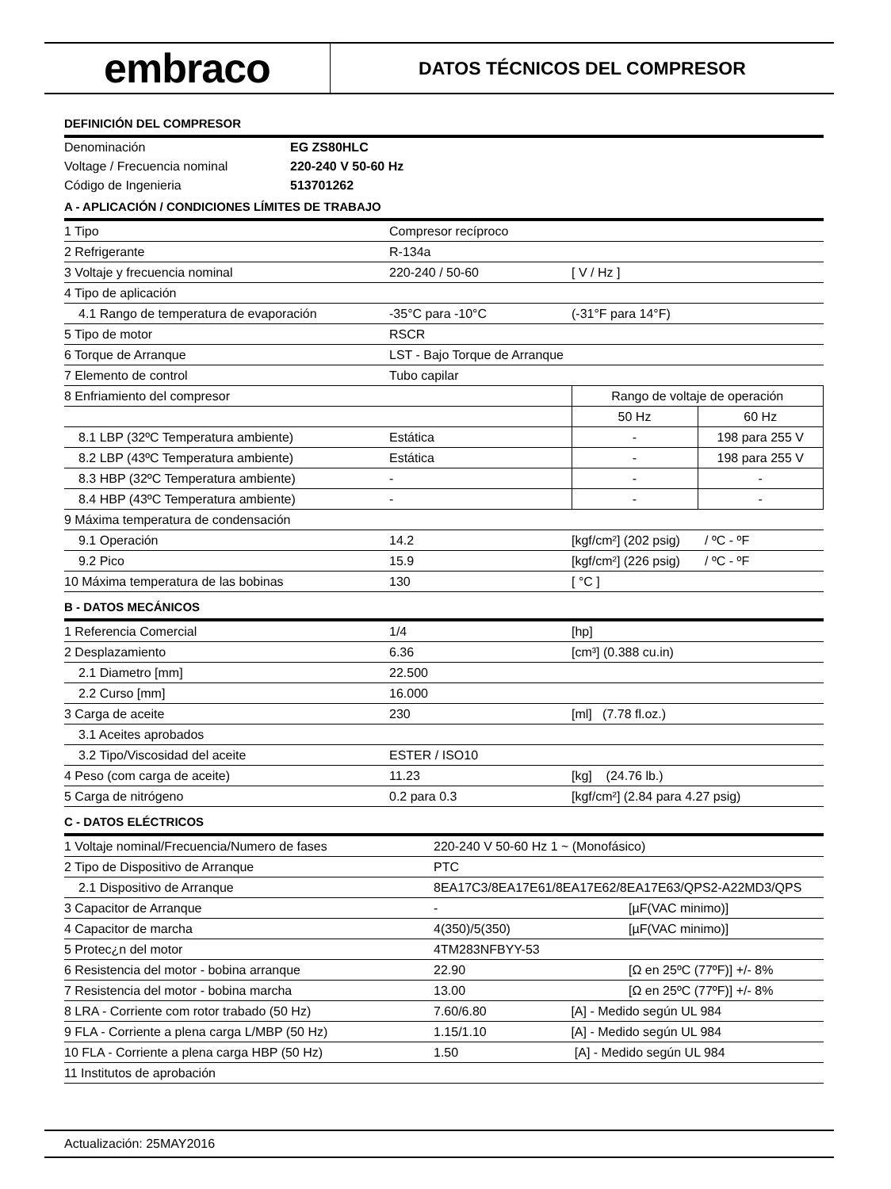embraco
DATOS TÉCNICOS DEL COMPRESOR
DEFINICIÓN DEL COMPRESOR
| Denominación | EG ZS80HLC |
| Voltage / Frecuencia nominal | 220-240 V 50-60 Hz |
| Código de Ingenieria | 513701262 |
A - APLICACIÓN / CONDICIONES LÍMITES DE TRABAJO
| 1 Tipo | Compresor recíproco | | |
| 2 Refrigerante | R-134a | | |
| 3 Voltaje y frecuencia nominal | 220-240 / 50-60 | [ V / Hz ] | |
| 4 Tipo de aplicación | | | |
| 4.1 Rango de temperatura de evaporación | -35°C para -10°C | (-31°F para 14°F) | |
| 5 Tipo de motor | RSCR | | |
| 6 Torque de Arranque | LST - Bajo Torque de Arranque | | |
| 7 Elemento de control | Tubo capilar | | |
| 8 Enfriamiento del compresor | | Rango de voltaje de operación | |
| | | 50 Hz | 60 Hz |
| 8.1 LBP (32ºC Temperatura ambiente) | Estática | - | 198 para 255 V |
| 8.2 LBP (43ºC Temperatura ambiente) | Estática | - | 198 para 255 V |
| 8.3 HBP (32ºC Temperatura ambiente) | - | - | - |
| 8.4 HBP (43ºC Temperatura ambiente) | - | - | - |
| 9 Máxima temperatura de condensación | | | |
| 9.1 Operación | 14.2 | [kgf/cm²] (202 psig) / ºC - ºF | |
| 9.2 Pico | 15.9 | [kgf/cm²] (226 psig) / ºC - ºF | |
| 10 Máxima temperatura de las bobinas | 130 | [ °C ] | |
B - DATOS MECÁNICOS
| 1 Referencia Comercial | 1/4 | [hp] |
| 2 Desplazamiento | 6.36 | [cm³] (0.388 cu.in) |
| 2.1 Diametro [mm] | 22.500 | |
| 2.2 Curso [mm] | 16.000 | |
| 3 Carga de aceite | 230 | [ml] (7.78 fl.oz.) |
| 3.1 Aceites aprobados | | |
| 3.2 Tipo/Viscosidad del aceite | ESTER / ISO10 | |
| 4 Peso (com carga de aceite) | 11.23 | [kg] (24.76 lb.) |
| 5 Carga de nitrógeno | 0.2 para 0.3 | [kgf/cm²] (2.84 para 4.27 psig) |
C - DATOS ELÉCTRICOS
| 1 Voltaje nominal/Frecuencia/Numero de fases | 220-240 V 50-60 Hz 1 ~ (Monofásico) | |
| 2 Tipo de Dispositivo de Arranque | PTC | |
| 2.1 Dispositivo de Arranque | 8EA17C3/8EA17E61/8EA17E62/8EA17E63/QPS2-A22MD3/QPS | |
| 3 Capacitor de Arranque | - | [µF(VAC minimo)] |
| 4 Capacitor de marcha | 4(350)/5(350) | [µF(VAC minimo)] |
| 5 Protec¿n del motor | 4TM283NFBYY-53 | |
| 6 Resistencia del motor - bobina arranque | 22.90 | [Ω en 25ºC (77ºF)] +/- 8% |
| 7 Resistencia del motor - bobina marcha | 13.00 | [Ω en 25ºC (77ºF)] +/- 8% |
| 8 LRA - Corriente com rotor trabado (50 Hz) | 7.60/6.80 [A] - Medido según UL 984 | |
| 9 FLA - Corriente a plena carga L/MBP (50 Hz) | 1.15/1.10 [A] - Medido según UL 984 | |
| 10 FLA - Corriente a plena carga HBP (50 Hz) | 1.50 [A] - Medido según UL 984 | |
| 11 Institutos de aprobación | | |
Actualización: 25MAY2016